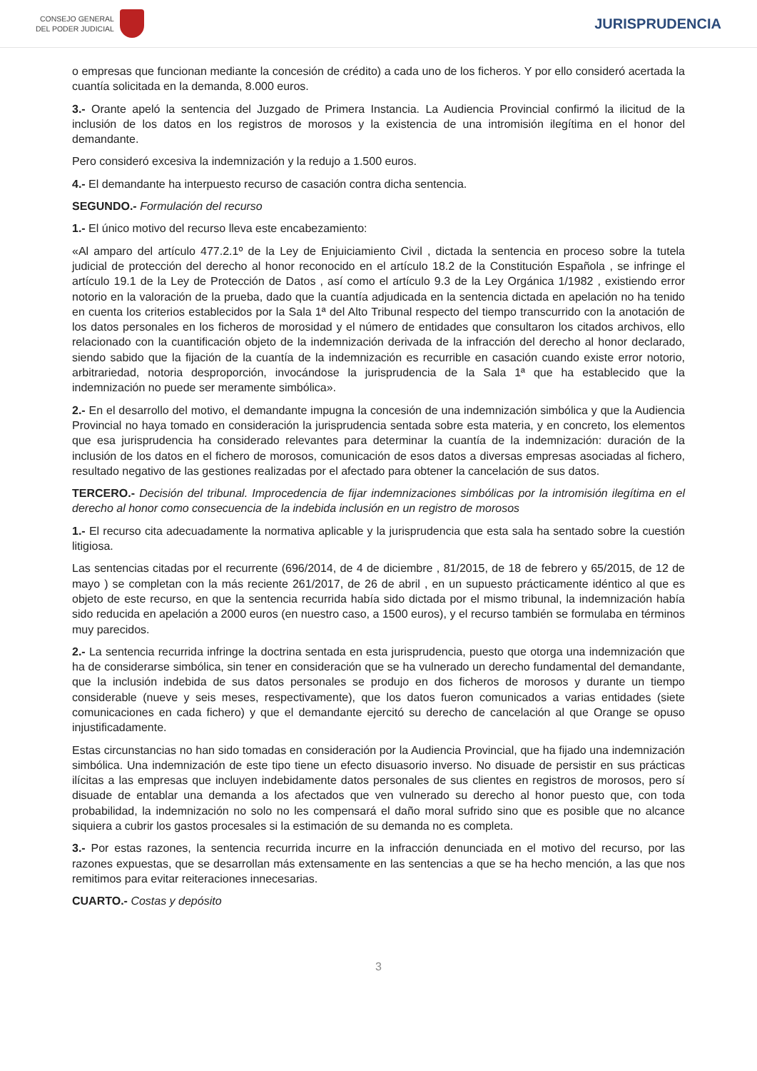CONSEJO GENERAL
DEL PODER JUDICIAL
JURISPRUDENCIA
o empresas que funcionan mediante la concesión de crédito) a cada uno de los ficheros. Y por ello consideró acertada la cuantía solicitada en la demanda, 8.000 euros.
3.- Orante apeló la sentencia del Juzgado de Primera Instancia. La Audiencia Provincial confirmó la ilicitud de la inclusión de los datos en los registros de morosos y la existencia de una intromisión ilegítima en el honor del demandante.
Pero consideró excesiva la indemnización y la redujo a 1.500 euros.
4.- El demandante ha interpuesto recurso de casación contra dicha sentencia.
SEGUNDO.- Formulación del recurso
1.- El único motivo del recurso lleva este encabezamiento:
«Al amparo del artículo 477.2.1º de la Ley de Enjuiciamiento Civil , dictada la sentencia en proceso sobre la tutela judicial de protección del derecho al honor reconocido en el artículo 18.2 de la Constitución Española , se infringe el artículo 19.1 de la Ley de Protección de Datos , así como el artículo 9.3 de la Ley Orgánica 1/1982 , existiendo error notorio en la valoración de la prueba, dado que la cuantía adjudicada en la sentencia dictada en apelación no ha tenido en cuenta los criterios establecidos por la Sala 1ª del Alto Tribunal respecto del tiempo transcurrido con la anotación de los datos personales en los ficheros de morosidad y el número de entidades que consultaron los citados archivos, ello relacionado con la cuantificación objeto de la indemnización derivada de la infracción del derecho al honor declarado, siendo sabido que la fijación de la cuantía de la indemnización es recurrible en casación cuando existe error notorio, arbitrariedad, notoria desproporción, invocándose la jurisprudencia de la Sala 1ª que ha establecido que la indemnización no puede ser meramente simbólica».
2.- En el desarrollo del motivo, el demandante impugna la concesión de una indemnización simbólica y que la Audiencia Provincial no haya tomado en consideración la jurisprudencia sentada sobre esta materia, y en concreto, los elementos que esa jurisprudencia ha considerado relevantes para determinar la cuantía de la indemnización: duración de la inclusión de los datos en el fichero de morosos, comunicación de esos datos a diversas empresas asociadas al fichero, resultado negativo de las gestiones realizadas por el afectado para obtener la cancelación de sus datos.
TERCERO.- Decisión del tribunal. Improcedencia de fijar indemnizaciones simbólicas por la intromisión ilegítima en el derecho al honor como consecuencia de la indebida inclusión en un registro de morosos
1.- El recurso cita adecuadamente la normativa aplicable y la jurisprudencia que esta sala ha sentado sobre la cuestión litigiosa.
Las sentencias citadas por el recurrente (696/2014, de 4 de diciembre , 81/2015, de 18 de febrero y 65/2015, de 12 de mayo ) se completan con la más reciente 261/2017, de 26 de abril , en un supuesto prácticamente idéntico al que es objeto de este recurso, en que la sentencia recurrida había sido dictada por el mismo tribunal, la indemnización había sido reducida en apelación a 2000 euros (en nuestro caso, a 1500 euros), y el recurso también se formulaba en términos muy parecidos.
2.- La sentencia recurrida infringe la doctrina sentada en esta jurisprudencia, puesto que otorga una indemnización que ha de considerarse simbólica, sin tener en consideración que se ha vulnerado un derecho fundamental del demandante, que la inclusión indebida de sus datos personales se produjo en dos ficheros de morosos y durante un tiempo considerable (nueve y seis meses, respectivamente), que los datos fueron comunicados a varias entidades (siete comunicaciones en cada fichero) y que el demandante ejercitó su derecho de cancelación al que Orange se opuso injustificadamente.
Estas circunstancias no han sido tomadas en consideración por la Audiencia Provincial, que ha fijado una indemnización simbólica. Una indemnización de este tipo tiene un efecto disuasorio inverso. No disuade de persistir en sus prácticas ilícitas a las empresas que incluyen indebidamente datos personales de sus clientes en registros de morosos, pero sí disuade de entablar una demanda a los afectados que ven vulnerado su derecho al honor puesto que, con toda probabilidad, la indemnización no solo no les compensará el daño moral sufrido sino que es posible que no alcance siquiera a cubrir los gastos procesales si la estimación de su demanda no es completa.
3.- Por estas razones, la sentencia recurrida incurre en la infracción denunciada en el motivo del recurso, por las razones expuestas, que se desarrollan más extensamente en las sentencias a que se ha hecho mención, a las que nos remitimos para evitar reiteraciones innecesarias.
CUARTO.- Costas y depósito
3